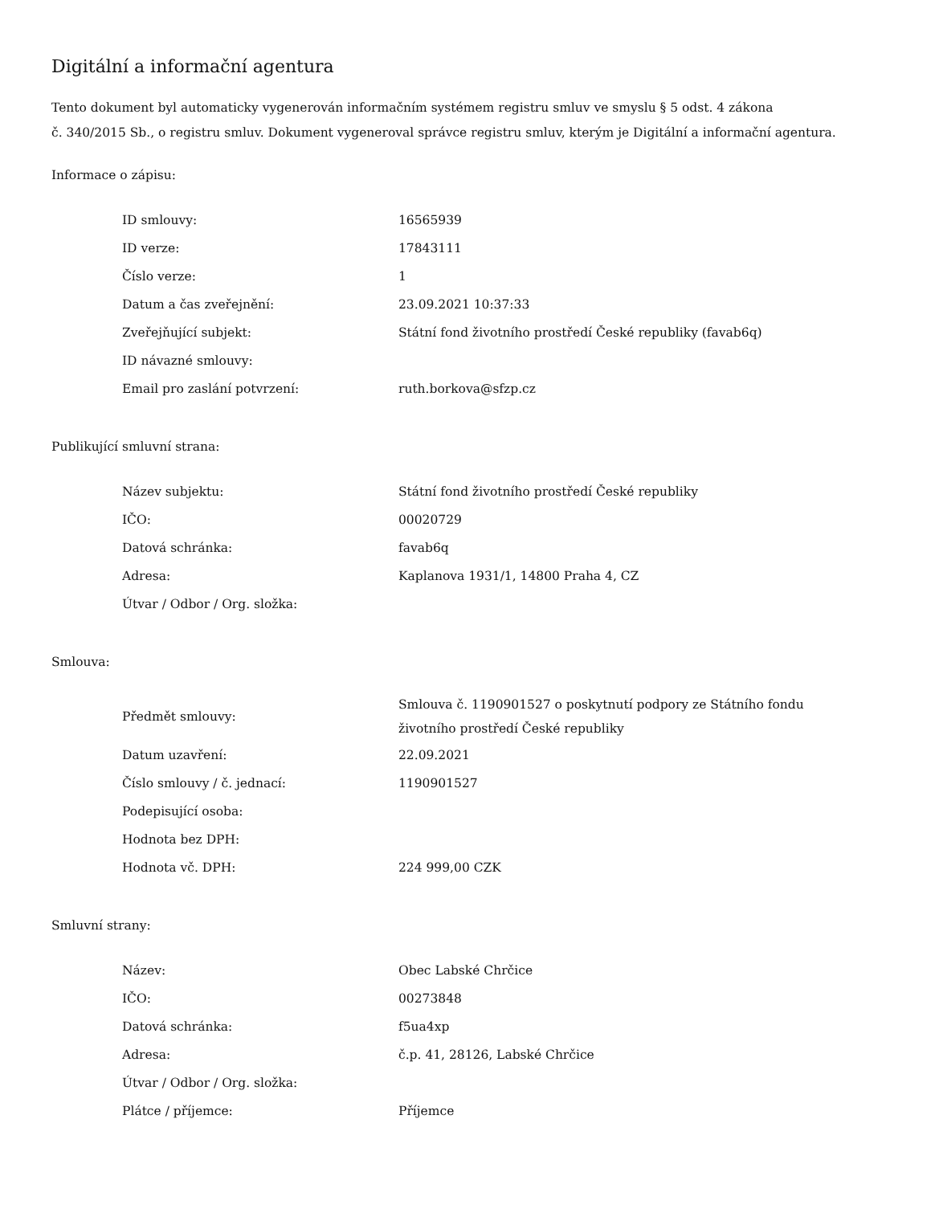Digitální a informační agentura
Tento dokument byl automaticky vygenerován informačním systémem registru smluv ve smyslu § 5 odst. 4 zákona
č. 340/2015 Sb., o registru smluv. Dokument vygeneroval správce registru smluv, kterým je Digitální a informační agentura.
Informace o zápisu:
| ID smlouvy: | 16565939 |
| ID verze: | 17843111 |
| Číslo verze: | 1 |
| Datum a čas zveřejnění: | 23.09.2021 10:37:33 |
| Zveřejňující subjekt: | Státní fond životního prostředí České republiky (favab6q) |
| ID návazné smlouvy: | |
| Email pro zaslání potvrzení: | ruth.borkova@sfzp.cz |
Publikující smluvní strana:
| Název subjektu: | Státní fond životního prostředí České republiky |
| IČO: | 00020729 |
| Datová schránka: | favab6q |
| Adresa: | Kaplanova 1931/1, 14800 Praha 4, CZ |
| Útvar / Odbor / Org. složka: | |
Smlouva:
| Předmět smlouvy: | Smlouva č. 1190901527 o poskytnutí podpory ze Státního fondu životního prostředí České republiky |
| Datum uzavření: | 22.09.2021 |
| Číslo smlouvy / č. jednací: | 1190901527 |
| Podepisující osoba: | |
| Hodnota bez DPH: | |
| Hodnota vč. DPH: | 224 999,00 CZK |
Smluvní strany:
| Název: | Obec Labské Chrčice |
| IČO: | 00273848 |
| Datová schránka: | f5ua4xp |
| Adresa: | č.p. 41, 28126, Labské Chrčice |
| Útvar / Odbor / Org. složka: | |
| Plátce / příjemce: | Příjemce |